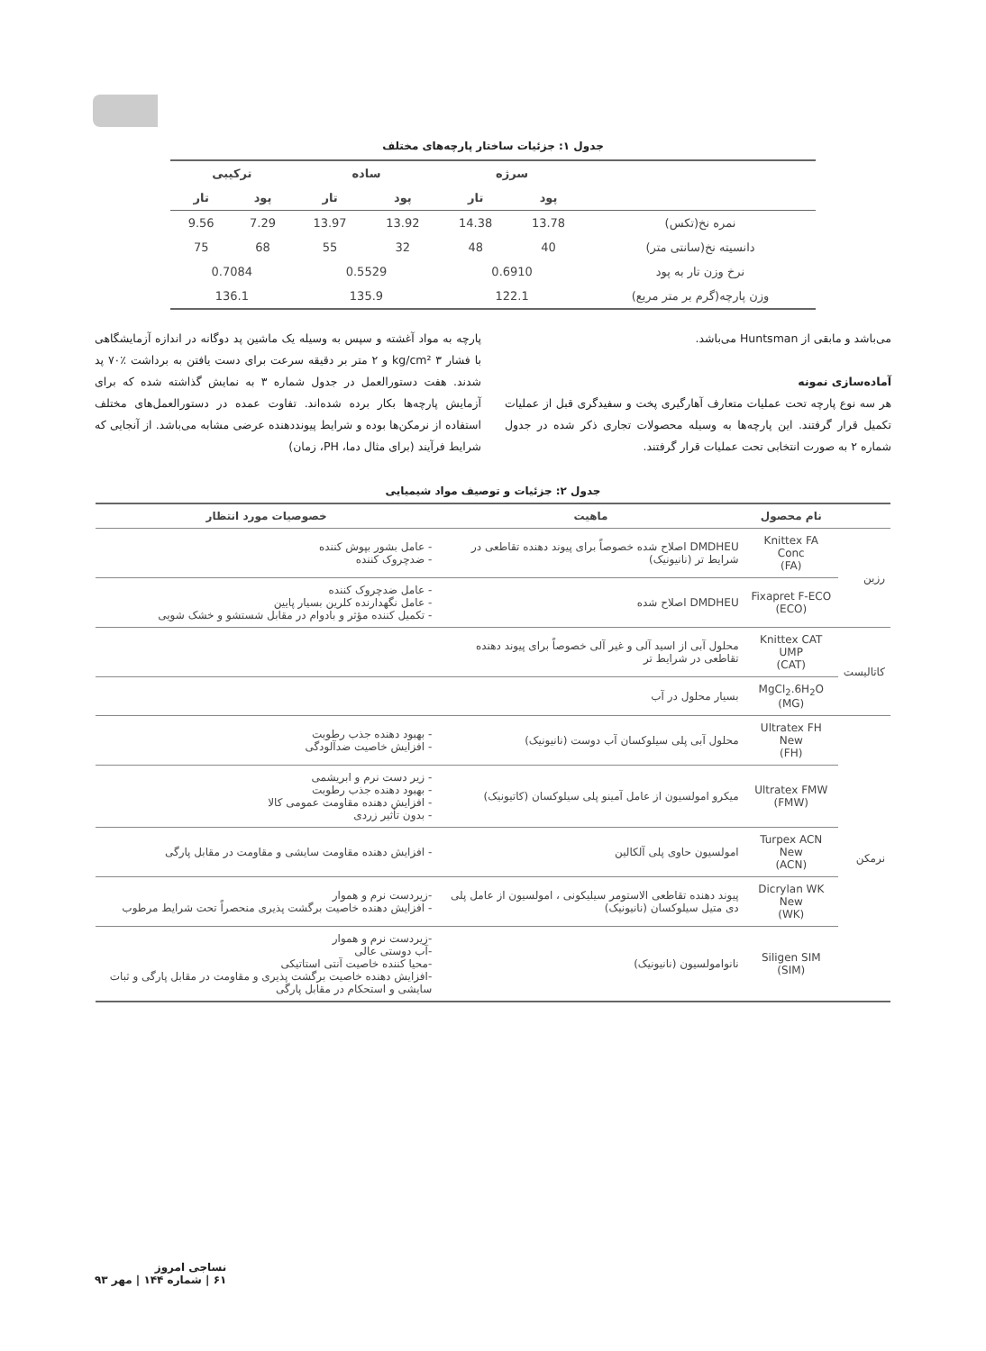جدول ۱: جزئیات ساختار پارچه‌های مختلف
| | سرژه | | ساده | | ترکیبی | |
| --- | --- | --- | --- | --- | --- | --- |
| | پود | تار | پود | تار | پود | تار |
| نمره نخ(تکس) | 13.78 | 14.38 | 13.92 | 13.97 | 7.29 | 9.56 |
| دانسیته نخ(سانتی متر) | 40 | 48 | 32 | 55 | 68 | 75 |
| نرخ وزن تار به پود | 0.6910 | | 0.5529 | | 0.7084 | |
| وزن پارچه(گرم بر متر مربع) | 122.1 | | 135.9 | | 136.1 | |
می‌باشد و مابقی از Huntsman می‌باشد.
آماده‌سازی نمونه
هر سه نوع پارچه تحت عملیات متعارف آهارگیری پخت و سفیدگری قبل از عملیات تکمیل قرار گرفتند. این پارچه‌ها به وسیله محصولات تجاری ذکر شده در جدول شماره ۲ به صورت انتخابی تحت عملیات قرار گرفتند.
پارچه به مواد آغشته و سپس به وسیله یک ماشین پد دوگانه در اندازه آزمایشگاهی با فشار ۳ kg/cm² و ۲ متر بر دقیقه سرعت برای دست یافتن به برداشت ٪۷۰ پد شدند. هفت دستورالعمل در جدول شماره ۳ به نمایش گذاشته شده که برای آزمایش پارچه‌ها بکار برده شده‌اند. تفاوت عمده در دستورالعمل‌های مختلف استفاده از نرمکن‌ها بوده و شرایط پیونددهنده عرضی مشابه می‌باشد. از آنجایی که شرایط فرآیند (برای مثال دما، PH، زمان)
جدول ۲: جزئیات و توصیف مواد شیمیایی
| | نام محصول | ماهیت | خصوصیات مورد انتظار |
| --- | --- | --- | --- |
| رزین | Knittex FA Conc (FA) | DMDHEU اصلاح شده خصوصاً برای پیوند دهنده تقاطعی در شرایط تر (نانیونیک) | - عامل بشور بپوش کننده - ضدچروک کننده |
| | Fixapret F-ECO (ECO) | DMDHEU اصلاح شده | - عامل ضدچروک کننده - عامل نگهدارنده کلرین بسیار پایین - تکمیل کننده مؤثر و بادوام در مقابل شستشو و خشک شویی |
| کاتالیست | Knittex CAT UMP (CAT) | محلول آبی از اسید آلی و غیر آلی خصوصاً برای پیوند دهنده تقاطعی در شرایط تر | |
| | MgCl<sub>2</sub>.6H<sub>2</sub>O (MG) | بسیار محلول در آب | |
| نرمکن | Ultratex FH New (FH) | محلول آبی پلی سیلوکسان آب دوست (نانیونیک) | - بهبود دهنده جذب رطوبت - افزایش خاصیت ضدآلودگی |
| | Ultratex FMW (FMW) | میکرو امولسیون از عامل آمینو پلی سیلوکسان (کاتیونیک) | - زیر دست نرم و ابریشمی - بهبود دهنده جذب رطوبت - افزایش دهنده مقاومت عمومی کالا - بدون تأثیر زردی |
| | Turpex ACN New (ACN) | امولسیون حاوی پلی آلکالین | - افزایش دهنده مقاومت سایشی و مقاومت در مقابل پارگی |
| | Dicrylan WK New (WK) | پیوند دهنده تقاطعی الاستومر سیلیکونی ، امولسیون از عامل پلی دی متیل سیلوکسان (نانیونیک) | -زیردست نرم و هموار - افزایش دهنده خاصیت برگشت پذیری منحصراً تحت شرایط مرطوب |
| | Siligen SIM (SIM) | نانوامولسیون (نانیونیک) | -زیردست نرم و هموار -آب دوستی عالی -محیا کننده خاصیت آنتی استاتیکی -افزایش دهنده خاصیت برگشت پذیری و مقاومت در مقابل پارگی و ثبات سایشی و استحکام در مقابل پارگی |
نساجی امروز
۶۱ | شماره ۱۴۴ | مهر ۹۳